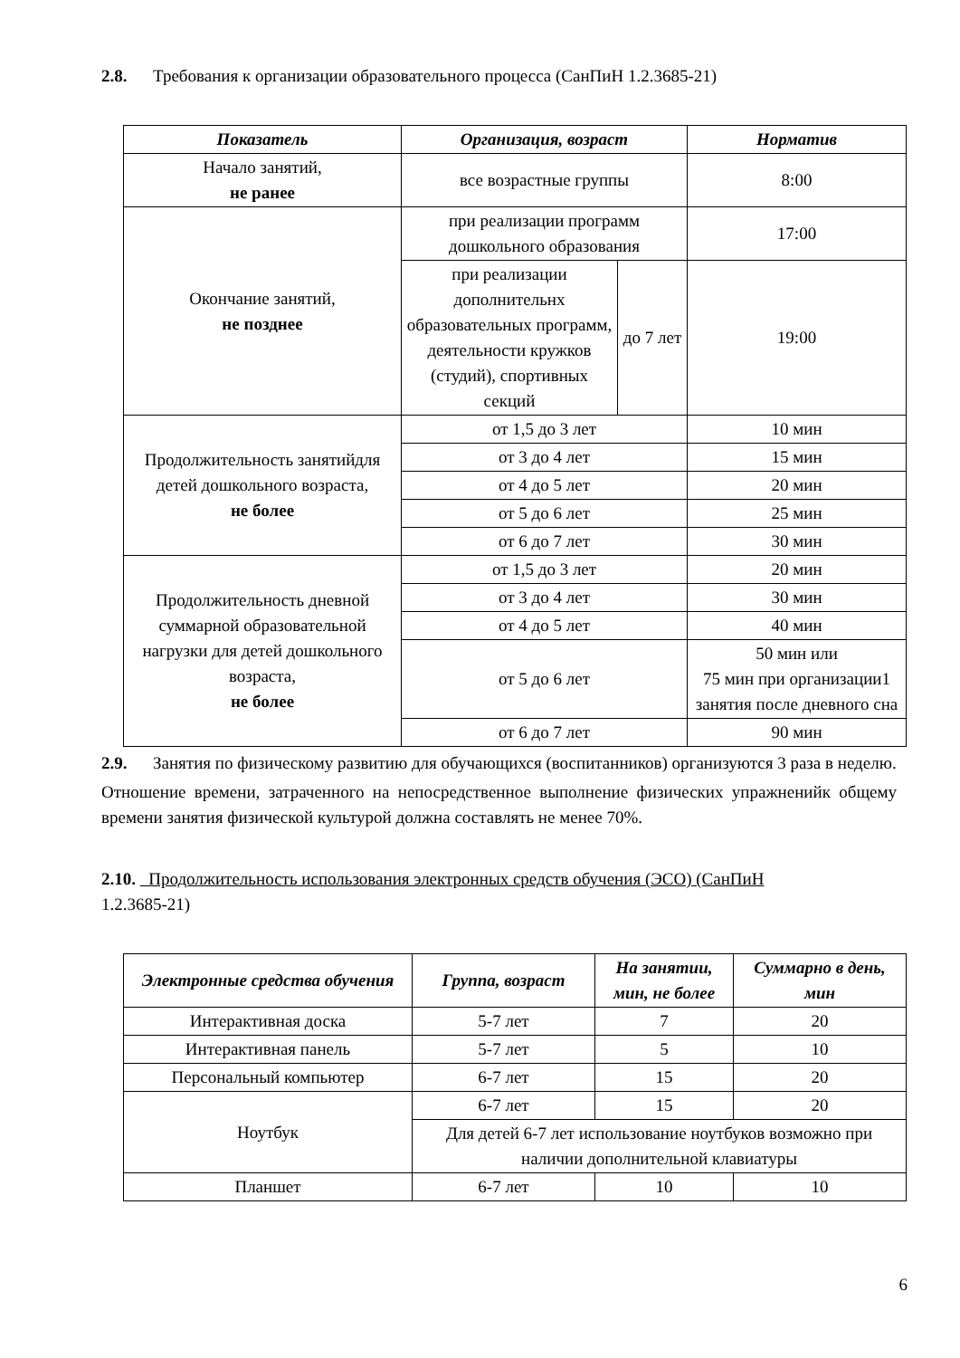2.8. Требования к организации образовательного процесса (СанПиН 1.2.3685-21)
| Показатель | Организация, возраст | | Норматив |
| --- | --- | --- | --- |
| Начало занятий, не ранее | все возрастные группы | | 8:00 |
| Окончание занятий, не позднее | при реализации программ дошкольного образования | | 17:00 |
| | при реализации дополнительнх образовательных программ, деятельности кружков (студий), спортивных секций | до 7 лет | 19:00 |
| Продолжительность занятийдля детей дошкольного возраста, не более | от 1,5 до 3 лет | | 10 мин |
| | от 3 до 4 лет | | 15 мин |
| | от 4 до 5 лет | | 20 мин |
| | от 5 до 6 лет | | 25 мин |
| | от 6 до 7 лет | | 30 мин |
| Продолжительность дневной суммарной образовательной нагрузки для детей дошкольного возраста, не более | от 1,5 до 3 лет | | 20 мин |
| | от 3 до 4 лет | | 30 мин |
| | от 4 до 5 лет | | 40 мин |
| | от 5 до 6 лет | | 50 мин или 75 мин при организации1 занятия после дневного сна |
| | от 6 до 7 лет | | 90 мин |
2.9. Занятия по физическому развитию для обучающихся (воспитанников) организуются 3 раза в неделю.
Отношение времени, затраченного на непосредственное выполнение физических упражненийк общему времени занятия физической культурой должна составлять не менее 70%.
2.10. Продолжительность использования электронных средств обучения (ЭСО) (СанПиН
1.2.3685-21)
| Электронные средства обучения | Группа, возраст | На занятии, мин, не более | Суммарно в день, мин |
| --- | --- | --- | --- |
| Интерактивная доска | 5-7 лет | 7 | 20 |
| Интерактивная панель | 5-7 лет | 5 | 10 |
| Персональный компьютер | 6-7 лет | 15 | 20 |
| Ноутбук | 6-7 лет | 15 | 20 |
| | Для детей 6-7 лет использование ноутбуков возможно при наличии дополнительной клавиатуры | | |
| Планшет | 6-7 лет | 10 | 10 |
6